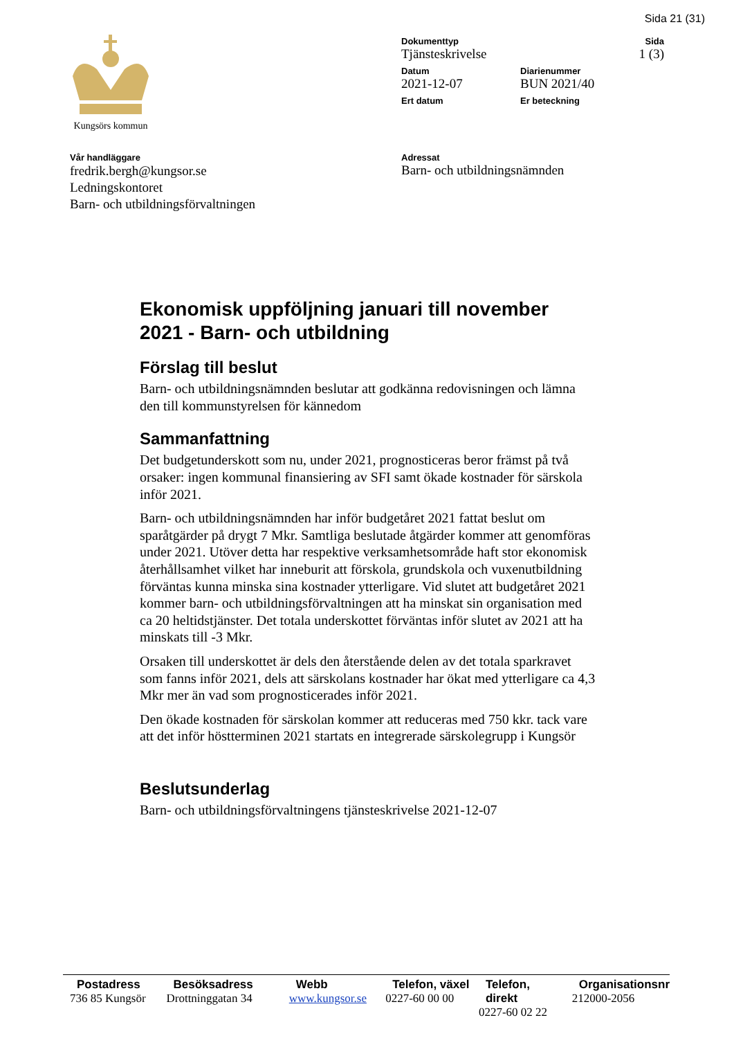Sida 21 (31)
Kungsörs kommun
Dokumenttyp
Tjänsteskrivelse
Sida
1 (3)
Datum
2021-12-07
Diarienummer
BUN 2021/40
Ert datum Er beteckning
Vår handläggare
fredrik.bergh@kungsor.se
Ledningskontoret
Barn- och utbildningsförvaltningen
Adressat
Barn- och utbildningsnämnden
Ekonomisk uppföljning januari till november 2021 - Barn- och utbildning
Förslag till beslut
Barn- och utbildningsnämnden beslutar att godkänna redovisningen och lämna den till kommunstyrelsen för kännedom
Sammanfattning
Det budgetunderskott som nu, under 2021, prognosticeras beror främst på två orsaker: ingen kommunal finansiering av SFI samt ökade kostnader för särskola inför 2021.
Barn- och utbildningsnämnden har inför budgetåret 2021 fattat beslut om sparåtgärder på drygt 7 Mkr. Samtliga beslutade åtgärder kommer att genomföras under 2021. Utöver detta har respektive verksamhetsområde haft stor ekonomisk återhållsamhet vilket har inneburit att förskola, grundskola och vuxenutbildning förväntas kunna minska sina kostnader ytterligare. Vid slutet att budgetåret 2021 kommer barn- och utbildningsförvaltningen att ha minskat sin organisation med ca 20 heltidstjänster. Det totala underskottet förväntas inför slutet av 2021 att ha minskats till -3 Mkr.
Orsaken till underskottet är dels den återstående delen av det totala sparkravet som fanns inför 2021, dels att särskolans kostnader har ökat med ytterligare ca 4,3 Mkr mer än vad som prognosticerades inför 2021.
Den ökade kostnaden för särskolan kommer att reduceras med 750 kkr. tack vare att det inför höstterminen 2021 startats en integrerade särskolegrupp i Kungsör
Beslutsunderlag
Barn- och utbildningsförvaltningens tjänsteskrivelse 2021-12-07
Postadress
736 85 Kungsör
Besöksadress
Drottninggatan 34
Webb
www.kungsor.se
Telefon, växel
0227-60 00 00
Telefon, direkt
0227-60 02 22
Organisationsnr
212000-2056